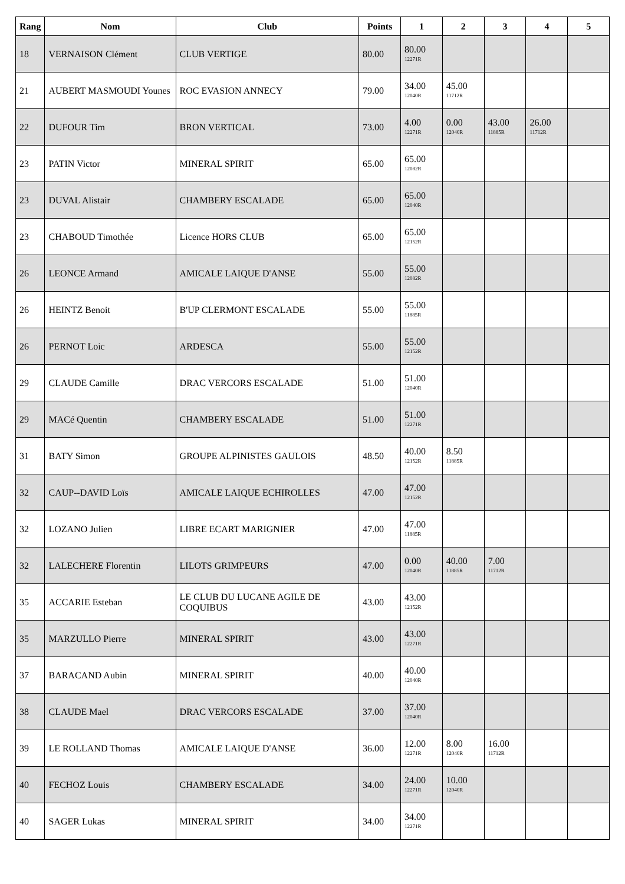| Rang | Nom | Club | Points | 1 | 2 | 3 | 4 | 5 |
| --- | --- | --- | --- | --- | --- | --- | --- | --- |
| 18 | VERNAISON Clément | CLUB VERTIGE | 80.00 | 80.00 12271R | | | | |
| 21 | AUBERT MASMOUDI Younes | ROC EVASION ANNECY | 79.00 | 34.00 12040R | 45.00 11712R | | | |
| 22 | DUFOUR Tim | BRON VERTICAL | 73.00 | 4.00 12271R | 0.00 12040R | 43.00 11885R | 26.00 11712R | |
| 23 | PATIN Victor | MINERAL SPIRIT | 65.00 | 65.00 12082R | | | | |
| 23 | DUVAL Alistair | CHAMBERY ESCALADE | 65.00 | 65.00 12040R | | | | |
| 23 | CHABOUD Timothée | Licence HORS CLUB | 65.00 | 65.00 12152R | | | | |
| 26 | LEONCE Armand | AMICALE LAIQUE D'ANSE | 55.00 | 55.00 12082R | | | | |
| 26 | HEINTZ Benoit | B'UP CLERMONT ESCALADE | 55.00 | 55.00 11885R | | | | |
| 26 | PERNOT Loic | ARDESCA | 55.00 | 55.00 12152R | | | | |
| 29 | CLAUDE Camille | DRAC VERCORS ESCALADE | 51.00 | 51.00 12040R | | | | |
| 29 | MACé Quentin | CHAMBERY ESCALADE | 51.00 | 51.00 12271R | | | | |
| 31 | BATY Simon | GROUPE ALPINISTES GAULOIS | 48.50 | 40.00 12152R | 8.50 11885R | | | |
| 32 | CAUP--DAVID Loïs | AMICALE LAIQUE ECHIROLLES | 47.00 | 47.00 12152R | | | | |
| 32 | LOZANO Julien | LIBRE ECART MARIGNIER | 47.00 | 47.00 11885R | | | | |
| 32 | LALECHERE Florentin | LILOTS GRIMPEURS | 47.00 | 0.00 12040R | 40.00 11885R | 7.00 11712R | | |
| 35 | ACCARIE Esteban | LE CLUB DU LUCANE AGILE DE COQUIBUS | 43.00 | 43.00 12152R | | | | |
| 35 | MARZULLO Pierre | MINERAL SPIRIT | 43.00 | 43.00 12271R | | | | |
| 37 | BARACAND Aubin | MINERAL SPIRIT | 40.00 | 40.00 12040R | | | | |
| 38 | CLAUDE Mael | DRAC VERCORS ESCALADE | 37.00 | 37.00 12040R | | | | |
| 39 | LE ROLLAND Thomas | AMICALE LAIQUE D'ANSE | 36.00 | 12.00 12271R | 8.00 12040R | 16.00 11712R | | |
| 40 | FECHOZ Louis | CHAMBERY ESCALADE | 34.00 | 24.00 12271R | 10.00 12040R | | | |
| 40 | SAGER Lukas | MINERAL SPIRIT | 34.00 | 34.00 12271R | | | | |